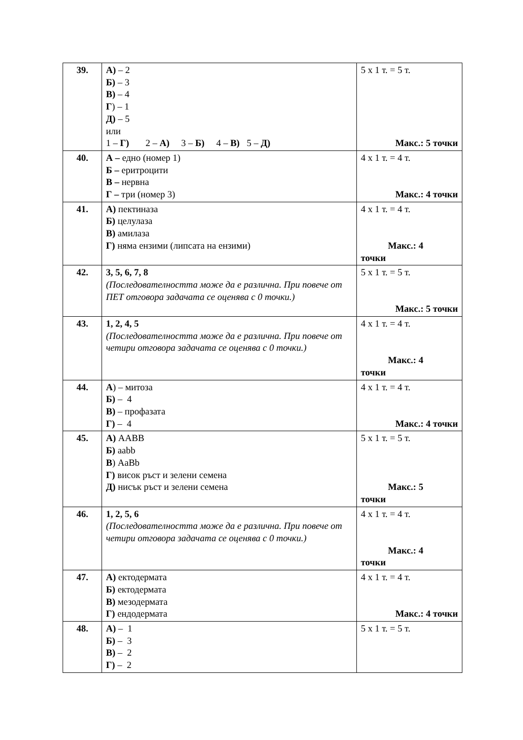| 39. | А) – 2 Б) – 3 В) – 4 Г ) – 1 Д) – 5 или 1 – Г) 2 – А) 3 – Б) 4 – В) 5 – Д) | 5 x 1 т. = 5 т. Макс.: 5 точки |
| 40. | А – едно (номер 1) Б – еритроцити В – нервна Г – три (номер 3) | 4 x 1 т. = 4 т. Макс.: 4 точки |
| 41. | А) пектиназа Б) целулаза В) амилаза Г) няма ензими (липсата на ензими) | 4 x 1 т. = 4 т. Макс.: 4 точки |
| 42. | 3, 5, 6, 7, 8 (Последователността може да е различна. При повече от ПЕТ отговора задачата се оценява с 0 точки.) | 5 x 1 т. = 5 т. Макс.: 5 точки |
| 43. | 1, 2, 4, 5 (Последователността може да е различна. При повече от четири отговора задачата се оценява с 0 точки.) | 4 x 1 т. = 4 т. Макс.: 4 точки |
| 44. | А ) – митоза Б) – 4 В) – профазата Г) – 4 | 4 x 1 т. = 4 т. Макс.: 4 точки |
| 45. | А) AABB Б) aabb В ) AaBb Г) висок ръст и зелени семена Д) нисък ръст и зелени семена | 5 x 1 т. = 5 т. Макс.: 5 точки |
| 46. | 1, 2, 5, 6 (Последователността може да е различна. При повече от четири отговора задачата се оценява с 0 точки.) | 4 x 1 т. = 4 т. Макс.: 4 точки |
| 47. | А) ектодермата Б) ектодермата В) мезодермата Г) ендодермата | 4 x 1 т. = 4 т. Макс.: 4 точки |
| 48. | А) – 1 Б) – 3 В) – 2 Г) – 2 | 5 x 1 т. = 5 т. |